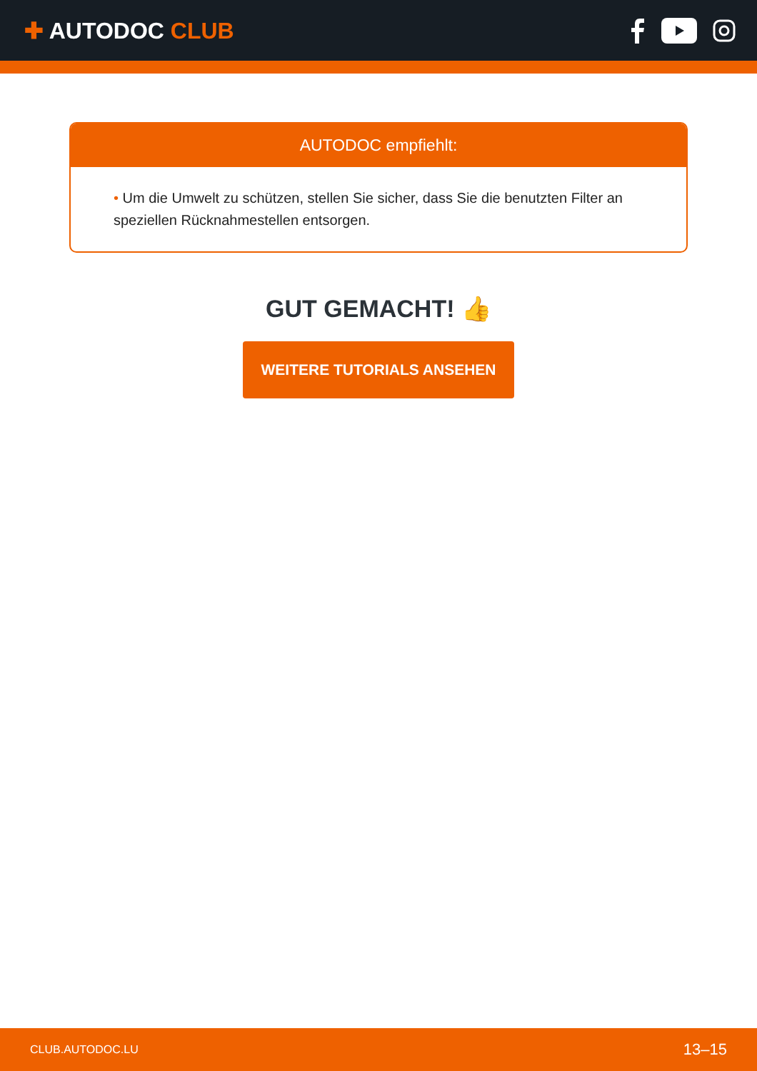✚ AUTODOC CLUB
AUTODOC empfiehlt:
• Um die Umwelt zu schützen, stellen Sie sicher, dass Sie die benutzten Filter an speziellen Rücknahmestellen entsorgen.
GUT GEMACHT! 👍
WEITERE TUTORIALS ANSEHEN
CLUB.AUTODOC.LU 13–15